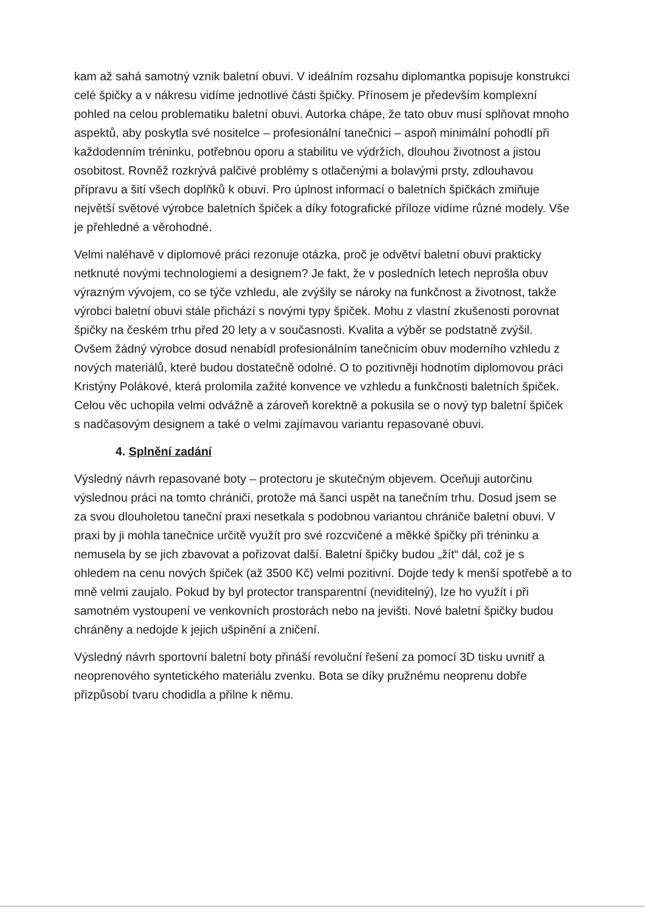kam až sahá samotný vznik baletní obuvi. V ideálním rozsahu diplomantka popisuje konstrukci celé špičky a v nákresu vidíme jednotlivé části špičky. Přínosem je především komplexní pohled na celou problematiku baletní obuvi. Autorka chápe, že tato obuv musí splňovat mnoho aspektů, aby poskytla své nositelce – profesionální tanečnici – aspoň minimální pohodlí při každodenním tréninku, potřebnou oporu a stabilitu ve výdržích, dlouhou životnost a jistou osobitost. Rovněž rozkrývá palčivé problémy s otlačenými a bolavými prsty, zdlouhavou přípravu a šití všech doplňků k obuvi. Pro úplnost informací o baletních špičkách zmiňuje největší světové výrobce baletních špiček a díky fotografické příloze vidíme různé modely. Vše je přehledné a věrohodné.
Velmi naléhavě v diplomové práci rezonuje otázka, proč je odvětví baletní obuvi prakticky netknuté novými technologiemi a designem? Je fakt, že v posledních letech neprošla obuv výrazným vývojem, co se týče vzhledu, ale zvýšily se nároky na funkčnost a životnost, takže výrobci baletní obuvi stále přichází s novými typy špiček. Mohu z vlastní zkušenosti porovnat špičky na českém trhu před 20 lety a v současnosti. Kvalita a výběr se podstatně zvýšil. Ovšem žádný výrobce dosud nenabídl profesionálním tanečnicím obuv moderního vzhledu z nových materiálů, které budou dostatečně odolné. O to pozitivněji hodnotím diplomovou práci Kristýny Polákové, která prolomila zažité konvence ve vzhledu a funkčnosti baletních špiček. Celou věc uchopila velmi odvážně a zároveň korektně a pokusila se o nový typ baletní špiček s nadčasovým designem a také o velmi zajímavou variantu repasované obuvi.
4. Splnění zadání
Výsledný návrh repasované boty – protectoru je skutečným objevem. Oceňuji autorčinu výslednou práci na tomto chrániči, protože má šanci uspět na tanečním trhu. Dosud jsem se za svou dlouholetou taneční praxi nesetkala s podobnou variantou chrániče baletní obuvi. V praxi by ji mohla tanečnice určitě využít pro své rozcvičené a měkké špičky při tréninku a nemusela by se jich zbavovat a pořizovat další. Baletní špičky budou „žít“ dál, což je s ohledem na cenu nových špiček (až 3500 Kč) velmi pozitivní. Dojde tedy k menší spotřebě a to mně velmi zaujalo. Pokud by byl protector transparentní (neviditelný), lze ho využít i při samotném vystoupení ve venkovních prostorách nebo na jevišti. Nové baletní špičky budou chráněny a nedojde k jejich ušpinění a zničení.
Výsledný návrh sportovní baletní boty přináší revoluční řešení za pomocí 3D tisku uvnitř a neoprenového syntetického materiálu zvenku. Bota se díky pružnému neoprenu dobře přizpůsobí tvaru chodidla a přilne k němu.